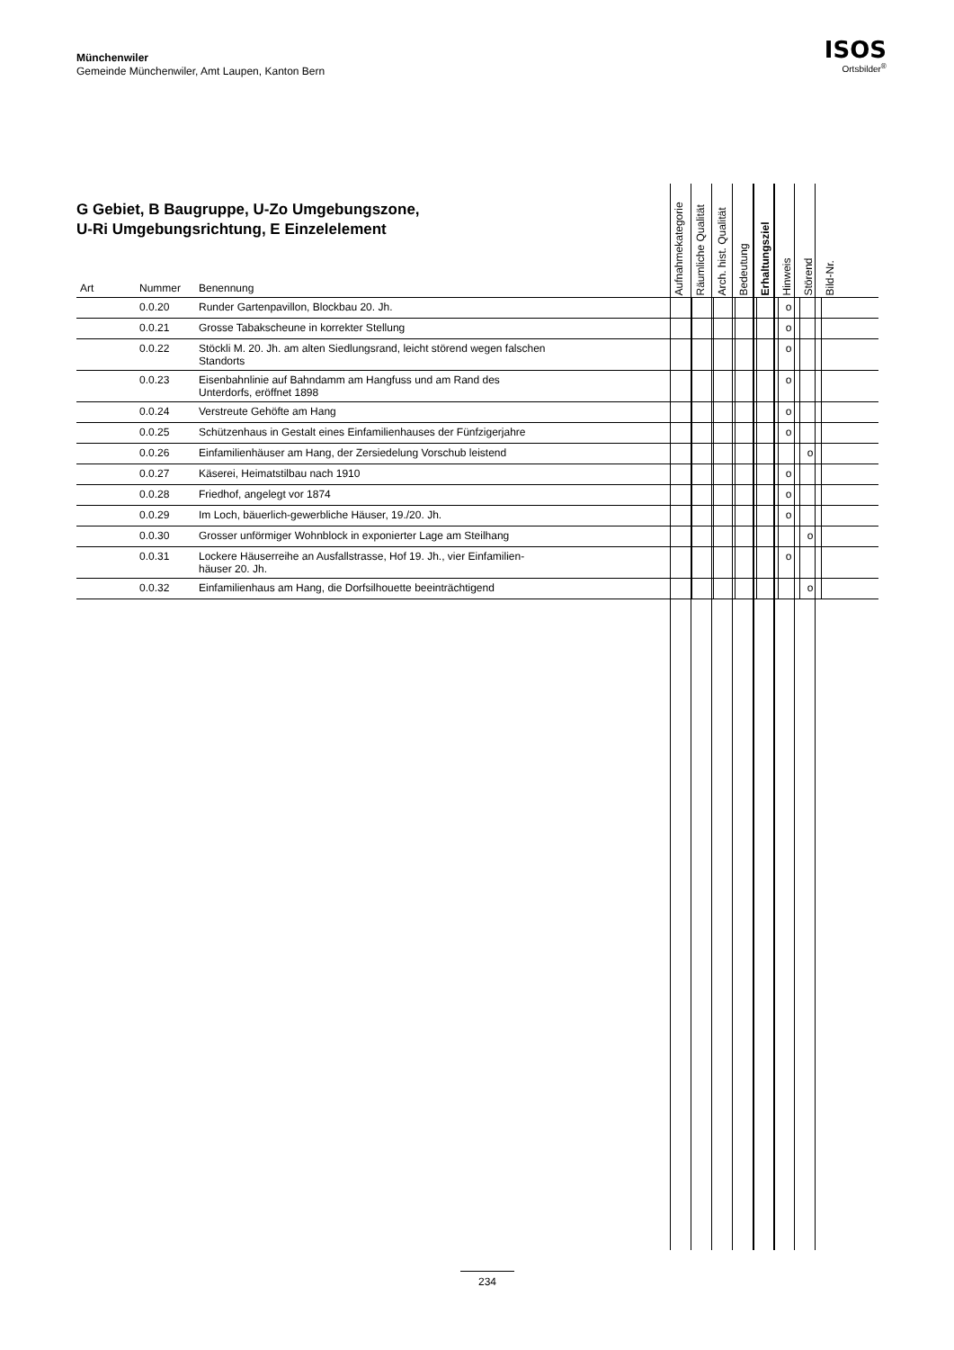Münchenwiler
Gemeinde Münchenwiler, Amt Laupen, Kanton Bern
ISOS
Ortsbilder<sup>®</sup>
G Gebiet, B Baugruppe, U-Zo Umgebungszone,
U-Ri Umgebungsrichtung, E Einzelelement
| Art | Nummer | Benennung | Aufnahmekategorie | Räumliche Qualität | Arch. hist. Qualität | Bedeutung | Erhaltungsziel | Hinweis | Störend | Bild-Nr. |
| --- | --- | --- | --- | --- | --- | --- | --- | --- | --- | --- |
| | 0.0.20 | Runder Gartenpavillon, Blockbau 20. Jh. | | | | | | o | | |
| | 0.0.21 | Grosse Tabakscheune in korrekter Stellung | | | | | | o | | |
| | 0.0.22 | Stöckli M. 20. Jh. am alten Siedlungsrand, leicht störend wegen falschen Standorts | | | | | | o | | |
| | 0.0.23 | Eisenbahnlinie auf Bahndamm am Hangfuss und am Rand des Unterdorfs, eröffnet 1898 | | | | | | o | | |
| | 0.0.24 | Verstreute Gehöfte am Hang | | | | | | o | | |
| | 0.0.25 | Schützenhaus in Gestalt eines Einfamilienhauses der Fünfzigerjahre | | | | | | o | | |
| | 0.0.26 | Einfamilienhäuser am Hang, der Zersiedelung Vorschub leistend | | | | | | | o | |
| | 0.0.27 | Käserei, Heimatstilbau nach 1910 | | | | | | o | | |
| | 0.0.28 | Friedhof, angelegt vor 1874 | | | | | | o | | |
| | 0.0.29 | Im Loch, bäuerlich-gewerbliche Häuser, 19./20. Jh. | | | | | | o | | |
| | 0.0.30 | Grosser unförmiger Wohnblock in exponierter Lage am Steilhang | | | | | | | o | |
| | 0.0.31 | Lockere Häuserreihe an Ausfallstrasse, Hof 19. Jh., vier Einfamilien- häuser 20. Jh. | | | | | | o | | |
| | 0.0.32 | Einfamilienhaus am Hang, die Dorfsilhouette beeinträchtigend | | | | | | | o | |
234